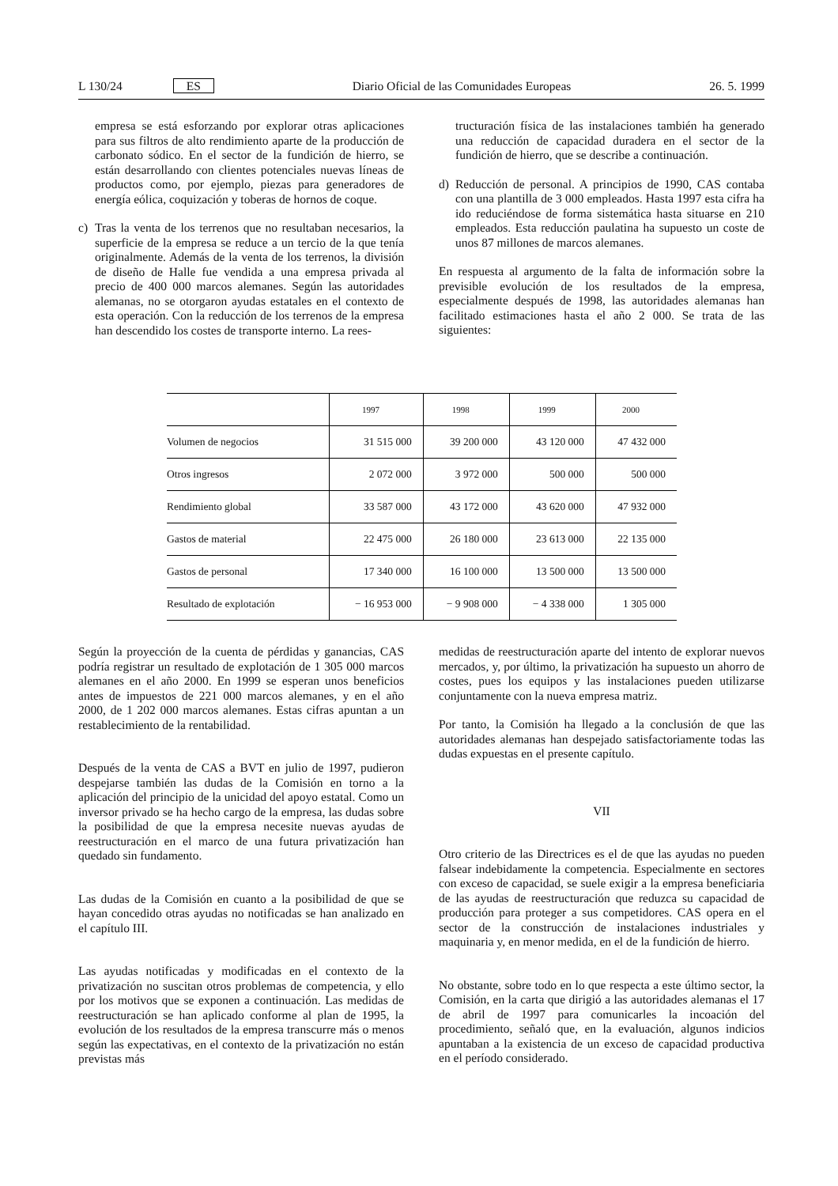L 130/24 ES Diario Oficial de las Comunidades Europeas 26. 5. 1999
empresa se está esforzando por explorar otras aplicaciones para sus filtros de alto rendimiento aparte de la producción de carbonato sódico. En el sector de la fundición de hierro, se están desarrollando con clientes potenciales nuevas líneas de productos como, por ejemplo, piezas para generadores de energía eólica, coquización y toberas de hornos de coque.
c) Tras la venta de los terrenos que no resultaban necesarios, la superficie de la empresa se reduce a un tercio de la que tenía originalmente. Además de la venta de los terrenos, la división de diseño de Halle fue vendida a una empresa privada al precio de 400 000 marcos alemanes. Según las autoridades alemanas, no se otorgaron ayudas estatales en el contexto de esta operación. Con la reducción de los terrenos de la empresa han descendido los costes de transporte interno. La rees-
tructuración física de las instalaciones también ha generado una reducción de capacidad duradera en el sector de la fundición de hierro, que se describe a continuación.
d) Reducción de personal. A principios de 1990, CAS contaba con una plantilla de 3 000 empleados. Hasta 1997 esta cifra ha ido reduciéndose de forma sistemática hasta situarse en 210 empleados. Esta reducción paulatina ha supuesto un coste de unos 87 millones de marcos alemanes.
En respuesta al argumento de la falta de información sobre la previsible evolución de los resultados de la empresa, especialmente después de 1998, las autoridades alemanas han facilitado estimaciones hasta el año 2 000. Se trata de las siguientes:
| | 1997 | 1998 | 1999 | 2000 |
| --- | --- | --- | --- | --- |
| Volumen de negocios | 31 515 000 | 39 200 000 | 43 120 000 | 47 432 000 |
| Otros ingresos | 2 072 000 | 3 972 000 | 500 000 | 500 000 |
| Rendimiento global | 33 587 000 | 43 172 000 | 43 620 000 | 47 932 000 |
| Gastos de material | 22 475 000 | 26 180 000 | 23 613 000 | 22 135 000 |
| Gastos de personal | 17 340 000 | 16 100 000 | 13 500 000 | 13 500 000 |
| Resultado de explotación | − 16 953 000 | − 9 908 000 | − 4 338 000 | 1 305 000 |
Según la proyección de la cuenta de pérdidas y ganancias, CAS podría registrar un resultado de explotación de 1 305 000 marcos alemanes en el año 2000. En 1999 se esperan unos beneficios antes de impuestos de 221 000 marcos alemanes, y en el año 2000, de 1 202 000 marcos alemanes. Estas cifras apuntan a un restablecimiento de la rentabilidad.
Después de la venta de CAS a BVT en julio de 1997, pudieron despejarse también las dudas de la Comisión en torno a la aplicación del principio de la unicidad del apoyo estatal. Como un inversor privado se ha hecho cargo de la empresa, las dudas sobre la posibilidad de que la empresa necesite nuevas ayudas de reestructuración en el marco de una futura privatización han quedado sin fundamento.
Las dudas de la Comisión en cuanto a la posibilidad de que se hayan concedido otras ayudas no notificadas se han analizado en el capítulo III.
Las ayudas notificadas y modificadas en el contexto de la privatización no suscitan otros problemas de competencia, y ello por los motivos que se exponen a continuación. Las medidas de reestructuración se han aplicado conforme al plan de 1995, la evolución de los resultados de la empresa transcurre más o menos según las expectativas, en el contexto de la privatización no están previstas más
medidas de reestructuración aparte del intento de explorar nuevos mercados, y, por último, la privatización ha supuesto un ahorro de costes, pues los equipos y las instalaciones pueden utilizarse conjuntamente con la nueva empresa matriz.
Por tanto, la Comisión ha llegado a la conclusión de que las autoridades alemanas han despejado satisfactoriamente todas las dudas expuestas en el presente capítulo.
VII
Otro criterio de las Directrices es el de que las ayudas no pueden falsear indebidamente la competencia. Especialmente en sectores con exceso de capacidad, se suele exigir a la empresa beneficiaria de las ayudas de reestructuración que reduzca su capacidad de producción para proteger a sus competidores. CAS opera en el sector de la construcción de instalaciones industriales y maquinaria y, en menor medida, en el de la fundición de hierro.
No obstante, sobre todo en lo que respecta a este último sector, la Comisión, en la carta que dirigió a las autoridades alemanas el 17 de abril de 1997 para comunicarles la incoación del procedimiento, señaló que, en la evaluación, algunos indicios apuntaban a la existencia de un exceso de capacidad productiva en el período considerado.